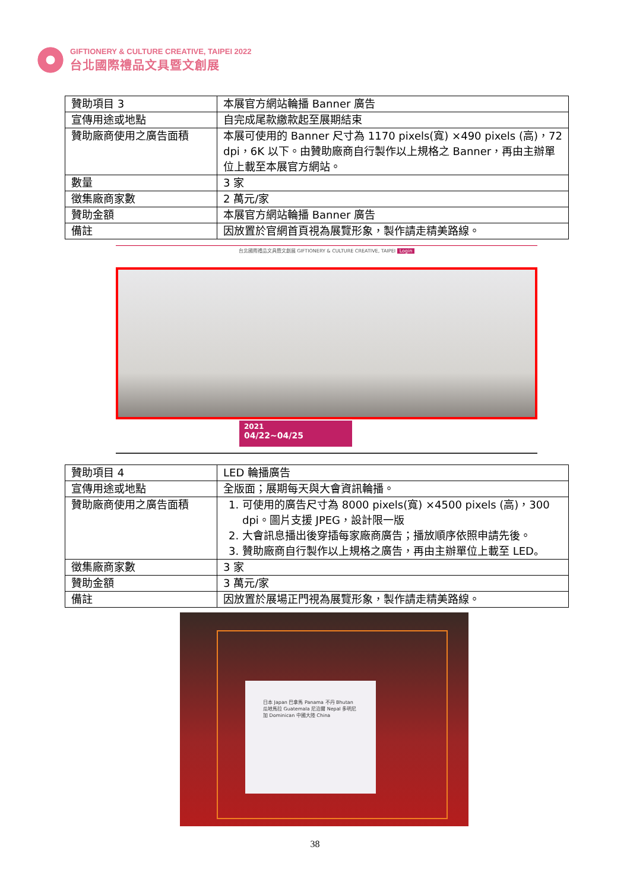GIFTIONERY & CULTURE CREATIVE, TAIPEI 2022
台北國際禮品文具暨文創展
| 贊助項目 3 | 本展官方網站輪播 Banner 廣告 |
| 宣傳用途或地點 | 自完成尾款繳款起至展期結束 |
| 贊助廠商使用之廣告面積 | 本展可使用的 Banner 尺寸為 1170 pixels(寬) ×490 pixels (高)，72 dpi，6K 以下。由贊助廠商自行製作以上規格之 Banner，再由主辦單位上載至本展官方網站。 |
| 數量 | 3 家 |
| 徵集廠商家數 | 2 萬元/家 |
| 贊助金額 | 本展官方網站輪播 Banner 廣告 |
| 備註 | 因放置於官網首頁視為展覽形象，製作請走精美路線。 |
台北國際禮品文具暨文創展 GIFTIONERY & CULTURE CREATIVE, TAIPEI Login
2021
04/22~04/25
| 贊助項目 4 | LED 輪播廣告 |
| 宣傳用途或地點 | 全版面；展期每天與大會資訊輪播。 |
| 贊助廠商使用之廣告面積 | 1. 可使用的廣告尺寸為 8000 pixels(寬) ×4500 pixels (高)，300 dpi。圖片支援 JPEG，設計限一版 2. 大會訊息播出後穿插每家廠商廣告；播放順序依照申請先後。 3. 贊助廠商自行製作以上規格之廣告，再由主辦單位上載至 LED。 |
| 徵集廠商家數 | 3 家 |
| 贊助金額 | 3 萬元/家 |
| 備註 | 因放置於展場正門視為展覽形象，製作請走精美路線。 |
日本 Japan 巴拿馬 Panama 不丹 Bhutan 瓜地馬拉 Guatemala 尼泊爾 Nepal 多明尼加 Dominican 中國大陸 China
38